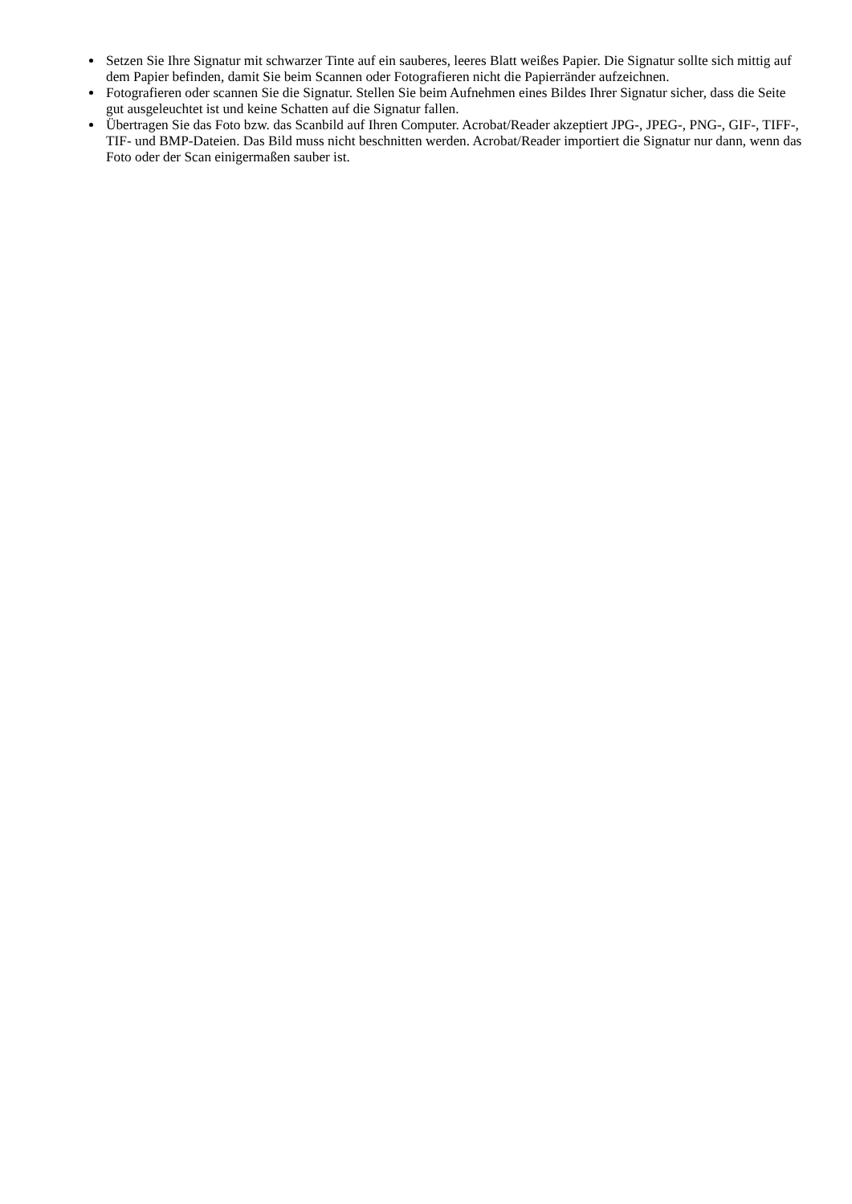Setzen Sie Ihre Signatur mit schwarzer Tinte auf ein sauberes, leeres Blatt weißes Papier. Die Signatur sollte sich mittig auf dem Papier befinden, damit Sie beim Scannen oder Fotografieren nicht die Papierränder aufzeichnen.
Fotografieren oder scannen Sie die Signatur. Stellen Sie beim Aufnehmen eines Bildes Ihrer Signatur sicher, dass die Seite gut ausgeleuchtet ist und keine Schatten auf die Signatur fallen.
Übertragen Sie das Foto bzw. das Scanbild auf Ihren Computer. Acrobat/Reader akzeptiert JPG-, JPEG-, PNG-, GIF-, TIFF-, TIF- und BMP-Dateien. Das Bild muss nicht beschnitten werden. Acrobat/Reader importiert die Signatur nur dann, wenn das Foto oder der Scan einigermaßen sauber ist.